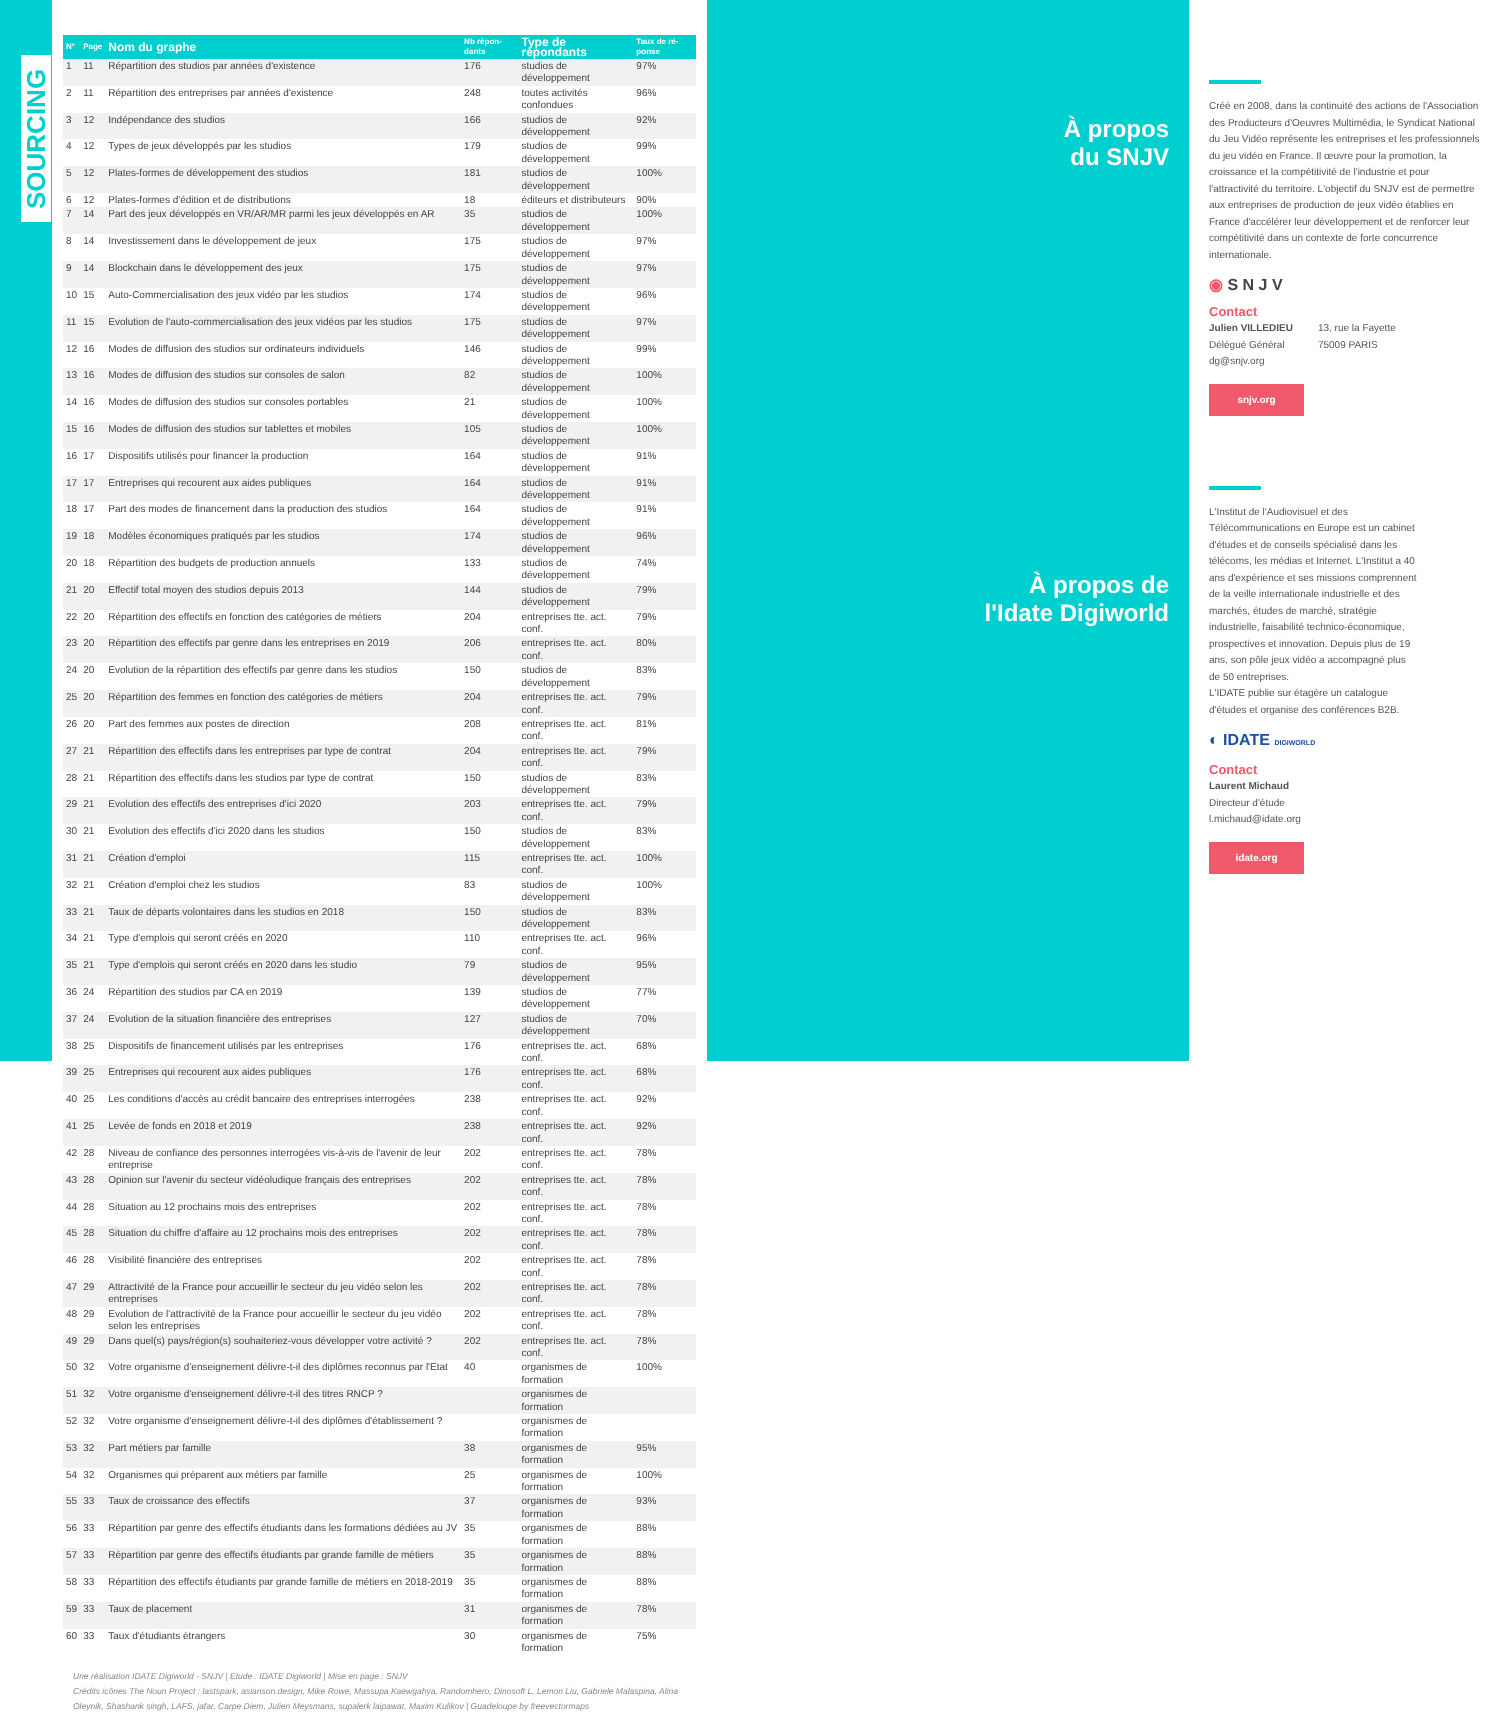SOURCING
| N° | Page | Nom du graphe | Nb répon-dants | Type de répondants | Taux de ré-ponse |
| --- | --- | --- | --- | --- | --- |
| 1 | 11 | Répartition des studios par années d'existence | 176 | studios de développement | 97% |
| 2 | 11 | Répartition des entreprises par années d'existence | 248 | toutes activités confondues | 96% |
| 3 | 12 | Indépendance des studios | 166 | studios de développement | 92% |
| 4 | 12 | Types de jeux développés par les studios | 179 | studios de développement | 99% |
| 5 | 12 | Plates-formes de développement des studios | 181 | studios de développement | 100% |
| 6 | 12 | Plates-formes d'édition et de distributions | 18 | éditeurs et distributeurs | 90% |
| 7 | 14 | Part des jeux développés en VR/AR/MR parmi les jeux développés en AR | 35 | studios de développement | 100% |
| 8 | 14 | Investissement dans le développement de jeux | 175 | studios de développement | 97% |
| 9 | 14 | Blockchain dans le développement des jeux | 175 | studios de développement | 97% |
| 10 | 15 | Auto-Commercialisation des jeux vidéo par les studios | 174 | studios de développement | 96% |
| 11 | 15 | Evolution de l'auto-commercialisation des jeux vidéos par les studios | 175 | studios de développement | 97% |
| 12 | 16 | Modes de diffusion des studios sur ordinateurs individuels | 146 | studios de développement | 99% |
| 13 | 16 | Modes de diffusion des studios sur consoles de salon | 82 | studios de développement | 100% |
| 14 | 16 | Modes de diffusion des studios sur consoles portables | 21 | studios de développement | 100% |
| 15 | 16 | Modes de diffusion des studios sur tablettes et mobiles | 105 | studios de développement | 100% |
| 16 | 17 | Dispositifs utilisés pour financer la production | 164 | studios de développement | 91% |
| 17 | 17 | Entreprises qui recourent aux aides publiques | 164 | studios de développement | 91% |
| 18 | 17 | Part des modes de financement dans la production des studios | 164 | studios de développement | 91% |
| 19 | 18 | Modèles économiques pratiqués par les studios | 174 | studios de développement | 96% |
| 20 | 18 | Répartition des budgets de production annuels | 133 | studios de développement | 74% |
| 21 | 20 | Effectif total moyen des studios depuis 2013 | 144 | studios de développement | 79% |
| 22 | 20 | Répartition des effectifs en fonction des catégories de métiers | 204 | entreprises tte. act. conf. | 79% |
| 23 | 20 | Répartition des effectifs par genre dans les entreprises en 2019 | 206 | entreprises tte. act. conf. | 80% |
| 24 | 20 | Evolution de la répartition des effectifs par genre dans les studios | 150 | studios de développement | 83% |
| 25 | 20 | Répartition des femmes en fonction des catégories de métiers | 204 | entreprises tte. act. conf. | 79% |
| 26 | 20 | Part des femmes aux postes de direction | 208 | entreprises tte. act. conf. | 81% |
| 27 | 21 | Répartition des effectifs dans les entreprises par type de contrat | 204 | entreprises tte. act. conf. | 79% |
| 28 | 21 | Répartition des effectifs dans les studios par type de contrat | 150 | studios de développement | 83% |
| 29 | 21 | Evolution des effectifs des entreprises d'ici 2020 | 203 | entreprises tte. act. conf. | 79% |
| 30 | 21 | Evolution des effectifs d'ici 2020 dans les studios | 150 | studios de développement | 83% |
| 31 | 21 | Création d'emploi | 115 | entreprises tte. act. conf. | 100% |
| 32 | 21 | Création d'emploi chez les studios | 83 | studios de développement | 100% |
| 33 | 21 | Taux de départs volontaires dans les studios en 2018 | 150 | studios de développement | 83% |
| 34 | 21 | Type d'emplois qui seront créés en 2020 | 110 | entreprises tte. act. conf. | 96% |
| 35 | 21 | Type d'emplois qui seront créés en 2020 dans les studio | 79 | studios de développement | 95% |
| 36 | 24 | Répartition des studios par CA en 2019 | 139 | studios de développement | 77% |
| 37 | 24 | Evolution de la situation financière des entreprises | 127 | studios de développement | 70% |
| 38 | 25 | Dispositifs de financement utilisés par les entreprises | 176 | entreprises tte. act. conf. | 68% |
| 39 | 25 | Entreprises qui recourent aux aides publiques | 176 | entreprises tte. act. conf. | 68% |
| 40 | 25 | Les conditions d'accès au crédit bancaire des entreprises interrogées | 238 | entreprises tte. act. conf. | 92% |
| 41 | 25 | Levée de fonds en 2018 et 2019 | 238 | entreprises tte. act. conf. | 92% |
| 42 | 28 | Niveau de confiance des personnes interrogées vis-à-vis de l'avenir de leur entreprise | 202 | entreprises tte. act. conf. | 78% |
| 43 | 28 | Opinion sur l'avenir du secteur vidéoludique français des entreprises | 202 | entreprises tte. act. conf. | 78% |
| 44 | 28 | Situation au 12 prochains mois des entreprises | 202 | entreprises tte. act. conf. | 78% |
| 45 | 28 | Situation du chiffre d'affaire au 12 prochains mois des entreprises | 202 | entreprises tte. act. conf. | 78% |
| 46 | 28 | Visibilité financière des entreprises | 202 | entreprises tte. act. conf. | 78% |
| 47 | 29 | Attractivité de la France pour accueillir le secteur du jeu vidéo selon les entreprises | 202 | entreprises tte. act. conf. | 78% |
| 48 | 29 | Evolution de l'attractivité de la France pour accueillir le secteur du jeu vidéo selon les entreprises | 202 | entreprises tte. act. conf. | 78% |
| 49 | 29 | Dans quel(s) pays/région(s) souhaiteriez-vous développer votre activité ? | 202 | entreprises tte. act. conf. | 78% |
| 50 | 32 | Votre organisme d'enseignement délivre-t-il des diplômes reconnus par l'Etat | 40 | organismes de formation | 100% |
| 51 | 32 | Votre organisme d'enseignement délivre-t-il des titres RNCP ? | | organismes de formation | |
| 52 | 32 | Votre organisme d'enseignement délivre-t-il des diplômes d'établissement ? | | organismes de formation | |
| 53 | 32 | Part métiers par famille | 38 | organismes de formation | 95% |
| 54 | 32 | Organismes qui préparent aux métiers par famille | 25 | organismes de formation | 100% |
| 55 | 33 | Taux de croissance des effectifs | 37 | organismes de formation | 93% |
| 56 | 33 | Répartition par genre des effectifs étudiants dans les formations dédiées au JV | 35 | organismes de formation | 88% |
| 57 | 33 | Répartition par genre des effectifs étudiants par grande famille de métiers | 35 | organismes de formation | 88% |
| 58 | 33 | Répartition des effectifs étudiants par grande famille de métiers en 2018-2019 | 35 | organismes de formation | 88% |
| 59 | 33 | Taux de placement | 31 | organismes de formation | 78% |
| 60 | 33 | Taux d'étudiants étrangers | 30 | organismes de formation | 75% |
Une réalisation IDATE Digiworld - SNJV | Etude : IDATE Digiworld | Mise en page : SNJV
Crédits icônes The Noun Project : lastspark, asianson.design, Mike Rowe, Massupa Kaewgahya, Randomhero, Dinosoft L, Lemon Liu, Gabriele Malaspina, Alina Oleynik, Shashank singh, LAFS, jafar, Carpe Diem, Julien Meysmans, supalerk laipawat, Maxim Kulikov | Guadeloupe by freevectormaps
À propos
du SNJV
À propos de
l'Idate Digiworld
Créé en 2008, dans la continuité des actions de l'Association des Producteurs d'Oeuvres Multimédia, le Syndicat National du Jeu Vidéo représente les entreprises et les professionnels du jeu vidéo en France. Il œuvre pour la promotion, la croissance et la compétitivité de l'industrie et pour l'attractivité du territoire. L'objectif du SNJV est de permettre aux entreprises de production de jeux vidéo établies en France d'accélérer leur développement et de renforcer leur compétitivité dans un contexte de forte concurrence internationale.
◉ S N J V
Contact
Julien VILLEDIEU
Délégué Général
dg@snjv.org
13, rue la Fayette
75009 PARIS
snjv.org
L'Institut de l'Audiovisuel et des Télécommunications en Europe est un cabinet d'études et de conseils spécialisé dans les télécoms, les médias et Internet. L'Institut a 40 ans d'expérience et ses missions comprennent de la veille internationale industrielle et des marchés, études de marché, stratégie industrielle, faisabilité technico-économique, prospectives et innovation. Depuis plus de 19 ans, son pôle jeux vidéo a accompagné plus de 50 entreprises.
L'IDATE publie sur étagère un catalogue d'études et organise des conférences B2B.
◐ IDATE DIGIWORLD
Contact
Laurent Michaud
Directeur d'étude
l.michaud@idate.org
idate.org